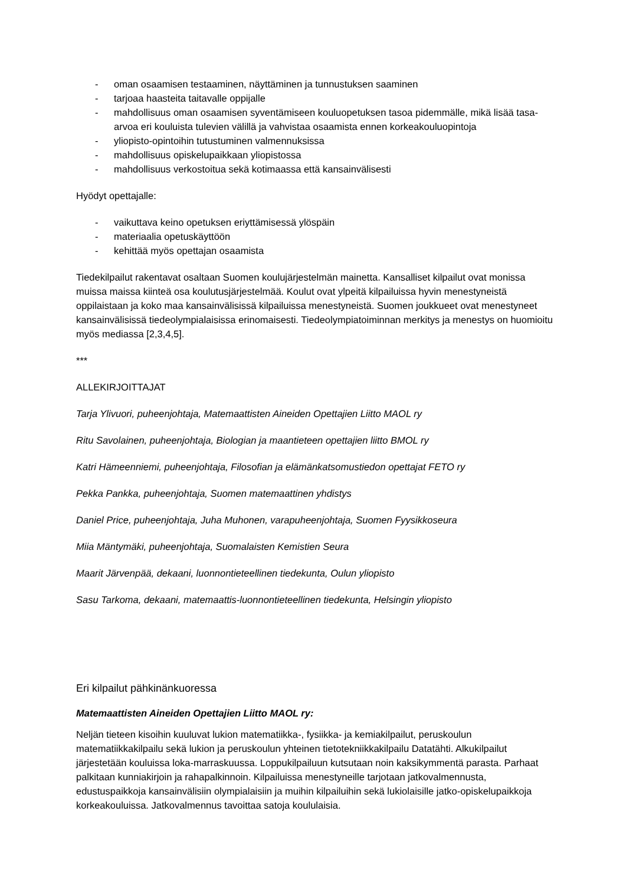- oman osaamisen testaaminen, näyttäminen ja tunnustuksen saaminen
- tarjoaa haasteita taitavalle oppijalle
- mahdollisuus oman osaamisen syventämiseen kouluopetuksen tasoa pidemmälle, mikä lisää tasa-arvoa eri kouluista tulevien välillä ja vahvistaa osaamista ennen korkeakouluopintoja
- yliopisto-opintoihin tutustuminen valmennuksissa
- mahdollisuus opiskelupaikkaan yliopistossa
- mahdollisuus verkostoitua sekä kotimaassa että kansainvälisesti
Hyödyt opettajalle:
- vaikuttava keino opetuksen eriyttämisessä ylöspäin
- materiaalia opetuskäyttöön
- kehittää myös opettajan osaamista
Tiedekilpailut rakentavat osaltaan Suomen koulujärjestelmän mainetta. Kansalliset kilpailut ovat monissa muissa maissa kiinteä osa koulutusjärjestelmää. Koulut ovat ylpeitä kilpailuissa hyvin menestyneistä oppilaistaan ja koko maa kansainvälisissä kilpailuissa menestyneistä. Suomen joukkueet ovat menestyneet kansainvälisissä tiedeolympialaisissa erinomaisesti. Tiedeolympiatoiminnan merkitys ja menestys on huomioitu myös mediassa [2,3,4,5].
***
ALLEKIRJOITTAJAT
Tarja Ylivuori, puheenjohtaja, Matemaattisten Aineiden Opettajien Liitto MAOL ry
Ritu Savolainen, puheenjohtaja, Biologian ja maantieteen opettajien liitto BMOL ry
Katri Hämeenniemi, puheenjohtaja, Filosofian ja elämänkatsomustiedon opettajat FETO ry
Pekka Pankka, puheenjohtaja, Suomen matemaattinen yhdistys
Daniel Price, puheenjohtaja, Juha Muhonen, varapuheenjohtaja, Suomen Fyysikkoseura
Miia Mäntymäki, puheenjohtaja, Suomalaisten Kemistien Seura
Maarit Järvenpää, dekaani, luonnontieteellinen tiedekunta, Oulun yliopisto
Sasu Tarkoma, dekaani, matemaattis-luonnontieteellinen tiedekunta, Helsingin yliopisto
Eri kilpailut pähkinänkuoressa
Matemaattisten Aineiden Opettajien Liitto MAOL ry:
Neljän tieteen kisoihin kuuluvat lukion matematiikka-, fysiikka- ja kemiakilpailut, peruskoulun matematiikkakilpailu sekä lukion ja peruskoulun yhteinen tietotekniikkakilpailu Datatähti. Alkukilpailut järjestetään kouluissa loka-marraskuussa. Loppukilpailuun kutsutaan noin kaksikymmentä parasta. Parhaat palkitaan kunniakirjoin ja rahapalkinnoin. Kilpailuissa menestyneille tarjotaan jatkovalmennusta, edustuspaikkoja kansainvälisiin olympialaisiin ja muihin kilpailuihin sekä lukiolaisille jatko-opiskelupaikkoja korkeakouluissa. Jatkovalmennus tavoittaa satoja koululaisia.